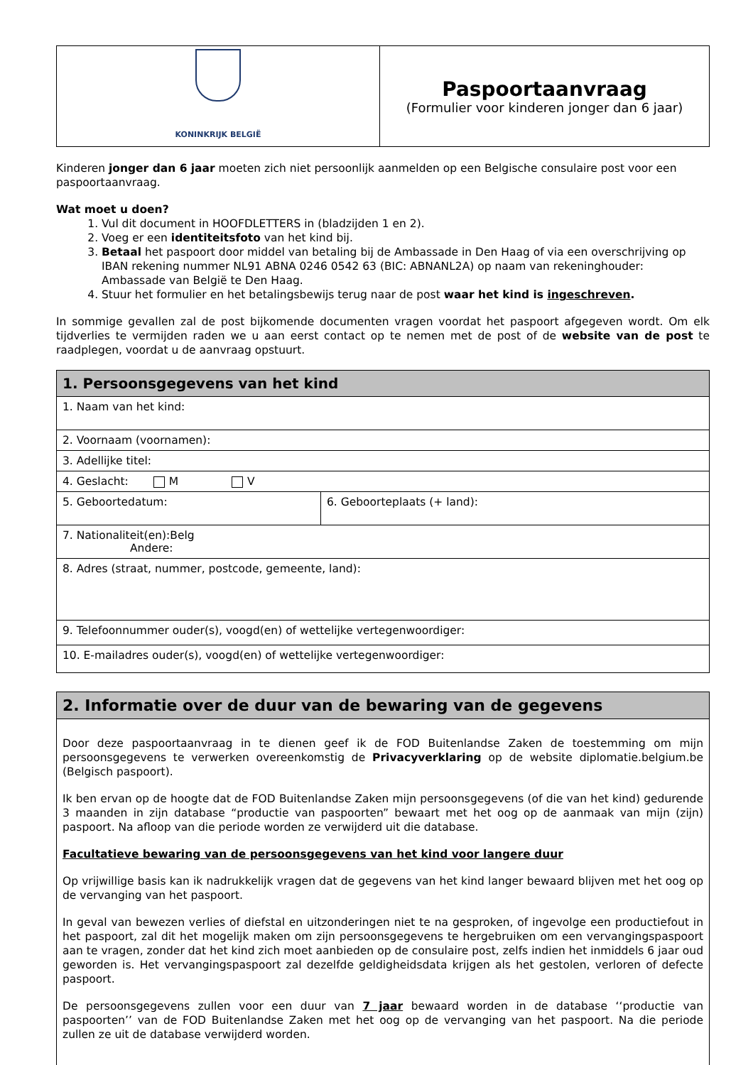| KONINKRIJK BELGIË | Paspoortaanvraag (Formulier voor kinderen jonger dan 6 jaar) |
Kinderen jonger dan 6 jaar moeten zich niet persoonlijk aanmelden op een Belgische consulaire post voor een paspoortaanvraag.
Wat moet u doen?
1. Vul dit document in HOOFDLETTERS in (bladzijden 1 en 2).
2. Voeg er een identiteitsfoto van het kind bij.
3. Betaal het paspoort door middel van betaling bij de Ambassade in Den Haag of via een overschrijving op IBAN rekening nummer NL91 ABNA 0246 0542 63 (BIC: ABNANL2A) op naam van rekeninghouder: Ambassade van België te Den Haag.
4. Stuur het formulier en het betalingsbewijs terug naar de post waar het kind is ingeschreven.
In sommige gevallen zal de post bijkomende documenten vragen voordat het paspoort afgegeven wordt. Om elk tijdverlies te vermijden raden we u aan eerst contact op te nemen met de post of de website van de post te raadplegen, voordat u de aanvraag opstuurt.
| 1. Persoonsgegevens van het kind | |
| --- | --- |
| 1. Naam van het kind: | |
| 2. Voornaam (voornamen): | |
| 3. Adellijke titel: | |
| 4. Geslacht: M V | |
| 5. Geboortedatum: | 6. Geboorteplaats (+ land): |
| 7. Nationaliteit(en):Belg Andere: | |
| 8. Adres (straat, nummer, postcode, gemeente, land): | |
| 9. Telefoonnummer ouder(s), voogd(en) of wettelijke vertegenwoordiger: | |
| 10. E-mailadres ouder(s), voogd(en) of wettelijke vertegenwoordiger: | |
| 2. Informatie over de duur van de bewaring van de gegevens |
| --- |
| Door deze paspoortaanvraag in te dienen geef ik de FOD Buitenlandse Zaken de toestemming om mijn persoonsgegevens te verwerken overeenkomstig de Privacyverklaring op de website diplomatie.belgium.be (Belgisch paspoort). Ik ben ervan op de hoogte dat de FOD Buitenlandse Zaken mijn persoonsgegevens (of die van het kind) gedurende 3 maanden in zijn database “productie van paspoorten” bewaart met het oog op de aanmaak van mijn (zijn) paspoort. Na afloop van die periode worden ze verwijderd uit die database. Facultatieve bewaring van de persoonsgegevens van het kind voor langere duur Op vrijwillige basis kan ik nadrukkelijk vragen dat de gegevens van het kind langer bewaard blijven met het oog op de vervanging van het paspoort. In geval van bewezen verlies of diefstal en uitzonderingen niet te na gesproken, of ingevolge een productiefout in het paspoort, zal dit het mogelijk maken om zijn persoonsgegevens te hergebruiken om een vervangingspaspoort aan te vragen, zonder dat het kind zich moet aanbieden op de consulaire post, zelfs indien het inmiddels 6 jaar oud geworden is. Het vervangingspaspoort zal dezelfde geldigheidsdata krijgen als het gestolen, verloren of defecte paspoort. De persoonsgegevens zullen voor een duur van 7 jaar bewaard worden in de database ‘‘productie van paspoorten’’ van de FOD Buitenlandse Zaken met het oog op de vervanging van het paspoort. Na die periode zullen ze uit de database verwijderd worden. |